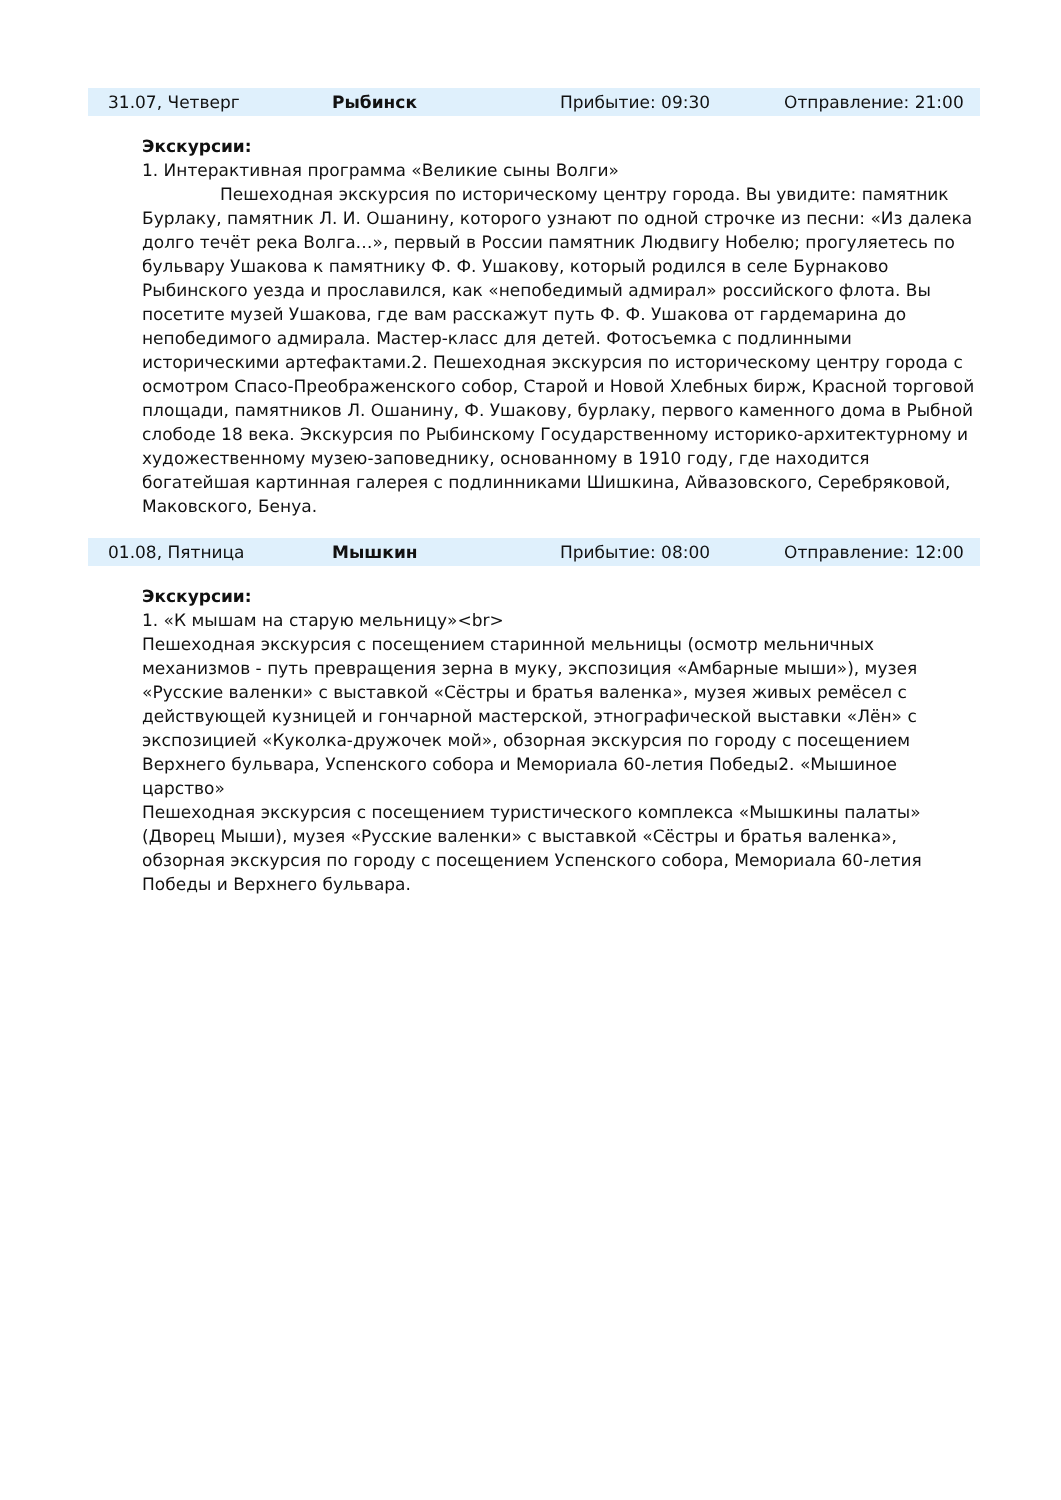| 31.07, Четверг | Рыбинск | Прибытие: 09:30 | Отправление: 21:00 |
Экскурсии:
1. Интерактивная программа «Великие сыны Волги»
Пешеходная экскурсия по историческому центру города. Вы увидите: памятник Бурлаку, памятник Л. И. Ошанину, которого узнают по одной строчке из песни: «Из далека долго течёт река Волга…», первый в России памятник Людвигу Нобелю; прогуляетесь по бульвару Ушакова к памятнику Ф. Ф. Ушакову, который родился в селе Бурнаково Рыбинского уезда и прославился, как «непобедимый адмирал» российского флота. Вы посетите музей Ушакова, где вам расскажут путь Ф. Ф. Ушакова от гардемарина до непобедимого адмирала. Мастер-класс для детей. Фотосъемка с подлинными историческими артефактами.2. Пешеходная экскурсия по историческому центру города с осмотром Спасо-Преображенского собор, Старой и Новой Хлебных бирж, Красной торговой площади, памятников Л. Ошанину, Ф. Ушакову, бурлаку, первого каменного дома в Рыбной слободе 18 века. Экскурсия по Рыбинскому Государственному историко-архитектурному и художественному музею-заповеднику, основанному в 1910 году, где находится богатейшая картинная галерея с подлинниками Шишкина, Айвазовского, Серебряковой, Маковского, Бенуа.
| 01.08, Пятница | Мышкин | Прибытие: 08:00 | Отправление: 12:00 |
Экскурсии:
1. «К мышам на старую мельницу»<br>
Пешеходная экскурсия с посещением старинной мельницы (осмотр мельничных механизмов - путь превращения зерна в муку, экспозиция «Амбарные мыши»), музея «Русские валенки» с выставкой «Сёстры и братья валенка», музея живых ремёсел с действующей кузницей и гончарной мастерской, этнографической выставки «Лён» с экспозицией «Куколка-дружочек мой», обзорная экскурсия по городу с посещением Верхнего бульвара, Успенского собора и Мемориала 60-летия Победы2. «Мышиное царство»
Пешеходная экскурсия с посещением туристического комплекса «Мышкины палаты» (Дворец Мыши), музея «Русские валенки» с выставкой «Сёстры и братья валенка», обзорная экскурсия по городу с посещением Успенского собора, Мемориала 60-летия Победы и Верхнего бульвара.